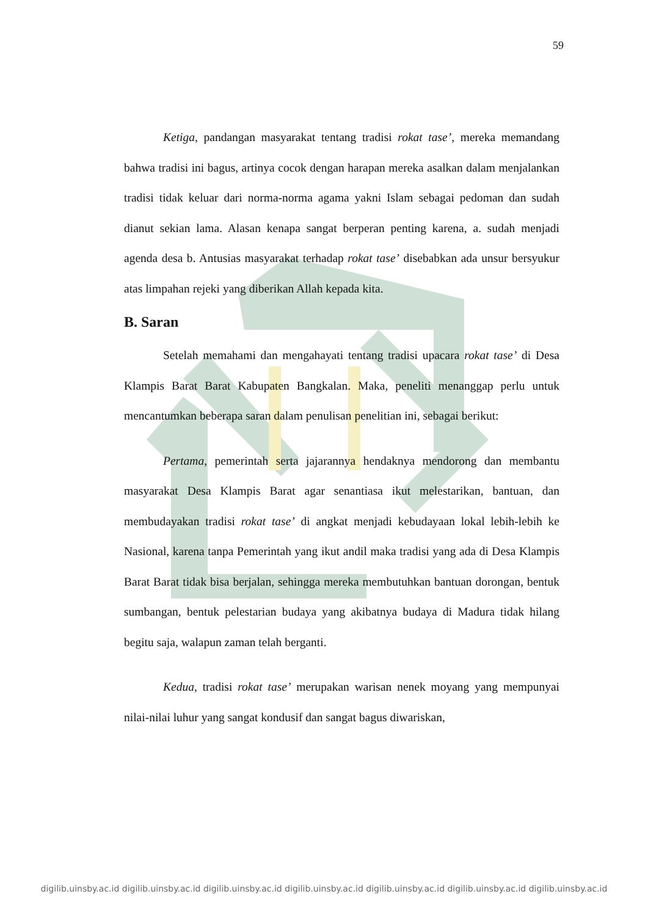59
Ketiga, pandangan masyarakat tentang tradisi rokat tase’, mereka memandang bahwa tradisi ini bagus, artinya cocok dengan harapan mereka asalkan dalam menjalankan tradisi tidak keluar dari norma-norma agama yakni Islam sebagai pedoman dan sudah dianut sekian lama. Alasan kenapa sangat berperan penting karena, a. sudah menjadi agenda desa b. Antusias masyarakat terhadap rokat tase’ disebabkan ada unsur bersyukur atas limpahan rejeki yang diberikan Allah kepada kita.
B. Saran
Setelah memahami dan mengahayati tentang tradisi upacara rokat tase’ di Desa Klampis Barat Barat Kabupaten Bangkalan. Maka, peneliti menanggap perlu untuk mencantumkan beberapa saran dalam penulisan penelitian ini, sebagai berikut:
Pertama, pemerintah serta jajarannya hendaknya mendorong dan membantu masyarakat Desa Klampis Barat agar senantiasa ikut melestarikan, bantuan, dan membudayakan tradisi rokat tase’ di angkat menjadi kebudayaan lokal lebih-lebih ke Nasional, karena tanpa Pemerintah yang ikut andil maka tradisi yang ada di Desa Klampis Barat Barat tidak bisa berjalan, sehingga mereka membutuhkan bantuan dorongan, bentuk sumbangan, bentuk pelestarian budaya yang akibatnya budaya di Madura tidak hilang begitu saja, walapun zaman telah berganti.
Kedua, tradisi rokat tase’ merupakan warisan nenek moyang yang mempunyai nilai-nilai luhur yang sangat kondusif dan sangat bagus diwariskan,
digilib.uinsby.ac.id digilib.uinsby.ac.id digilib.uinsby.ac.id digilib.uinsby.ac.id digilib.uinsby.ac.id digilib.uinsby.ac.id digilib.uinsby.ac.id